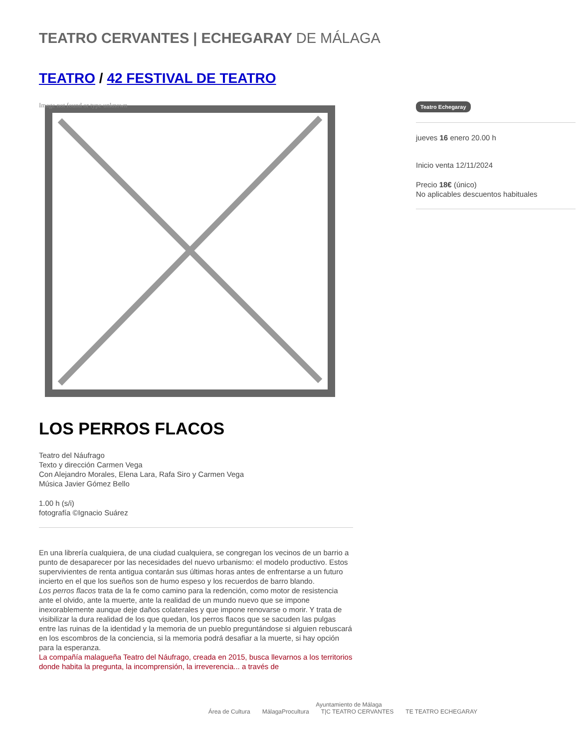TEATRO CERVANTES | ECHEGARAY DE MÁLAGA
TEATRO / 42 FESTIVAL DE TEATRO
Image not found or type unknown
LOS PERROS FLACOS
Teatro del Náufrago
Texto y dirección Carmen Vega
Con Alejandro Morales, Elena Lara, Rafa Siro y Carmen Vega
Música Javier Gómez Bello
1.00 h (s/i)
fotografía ©Ignacio Suárez
En una librería cualquiera, de una ciudad cualquiera, se congregan los vecinos de un barrio a punto de desaparecer por las necesidades del nuevo urbanismo: el modelo productivo. Estos supervivientes de renta antigua contarán sus últimas horas antes de enfrentarse a un futuro incierto en el que los sueños son de humo espeso y los recuerdos de barro blando.
Los perros flacos trata de la fe como camino para la redención, como motor de resistencia ante el olvido, ante la muerte, ante la realidad de un mundo nuevo que se impone inexorablemente aunque deje daños colaterales y que impone renovarse o morir. Y trata de visibilizar la dura realidad de los que quedan, los perros flacos que se sacuden las pulgas entre las ruinas de la identidad y la memoria de un pueblo preguntándose si alguien rebuscará en los escombros de la conciencia, si la memoria podrá desafiar a la muerte, si hay opción para la esperanza.
La compañía malagueña Teatro del Náufrago, creada en 2015, busca llevarnos a los territorios donde habita la pregunta, la incomprensión, la irreverencia... a través de
Teatro Echegaray
jueves 16 enero 20.00 h
Inicio venta 12/11/2024
Precio 18€ (único)
No aplicables descuentos habituales
Ayuntamiento de Málaga
Área de Cultura MálagaProcultura T|C TEATRO CERVANTES TE TEATRO ECHEGARAY